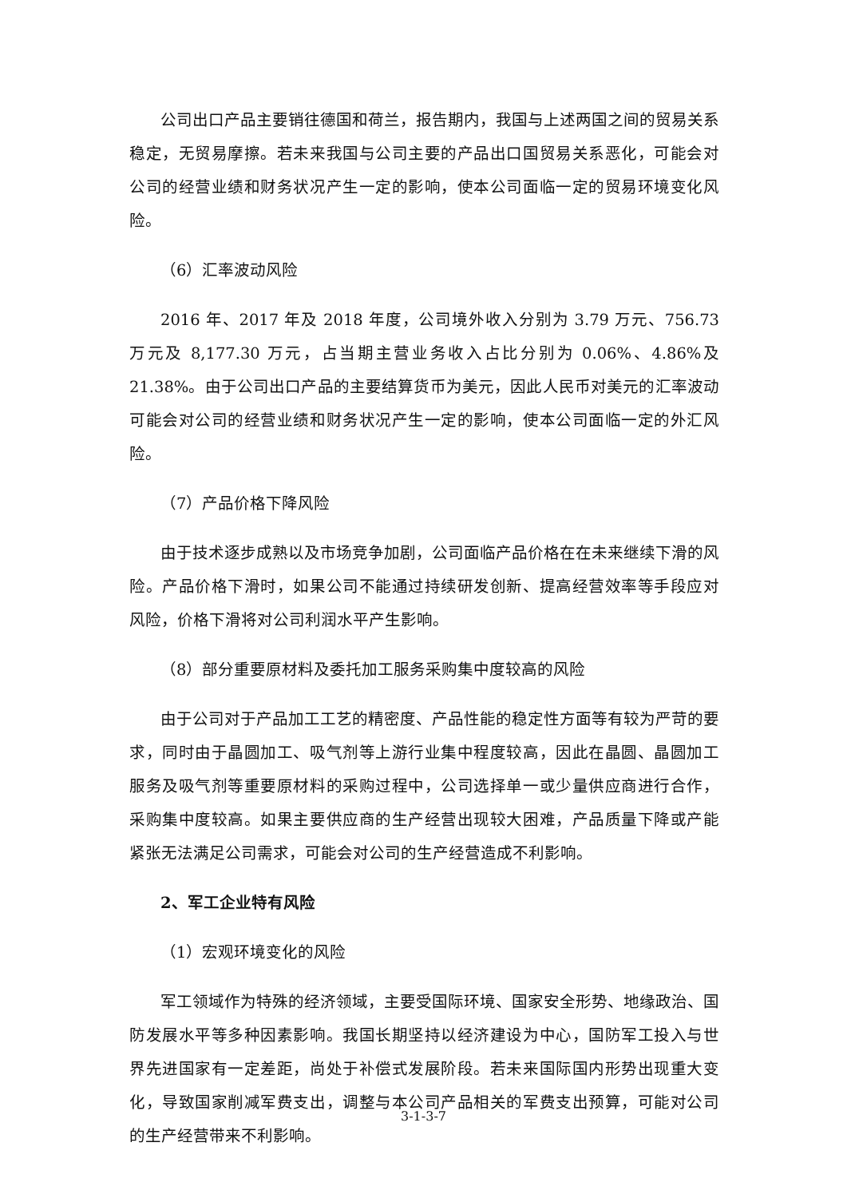公司出口产品主要销往德国和荷兰，报告期内，我国与上述两国之间的贸易关系稳定，无贸易摩擦。若未来我国与公司主要的产品出口国贸易关系恶化，可能会对公司的经营业绩和财务状况产生一定的影响，使本公司面临一定的贸易环境变化风险。
（6）汇率波动风险
2016 年、2017 年及 2018 年度，公司境外收入分别为 3.79 万元、756.73 万元及 8,177.30 万元，占当期主营业务收入占比分别为 0.06%、4.86%及 21.38%。由于公司出口产品的主要结算货币为美元，因此人民币对美元的汇率波动可能会对公司的经营业绩和财务状况产生一定的影响，使本公司面临一定的外汇风险。
（7）产品价格下降风险
由于技术逐步成熟以及市场竞争加剧，公司面临产品价格在在未来继续下滑的风险。产品价格下滑时，如果公司不能通过持续研发创新、提高经营效率等手段应对风险，价格下滑将对公司利润水平产生影响。
（8）部分重要原材料及委托加工服务采购集中度较高的风险
由于公司对于产品加工工艺的精密度、产品性能的稳定性方面等有较为严苛的要求，同时由于晶圆加工、吸气剂等上游行业集中程度较高，因此在晶圆、晶圆加工服务及吸气剂等重要原材料的采购过程中，公司选择单一或少量供应商进行合作，采购集中度较高。如果主要供应商的生产经营出现较大困难，产品质量下降或产能紧张无法满足公司需求，可能会对公司的生产经营造成不利影响。
2、军工企业特有风险
（1）宏观环境变化的风险
军工领域作为特殊的经济领域，主要受国际环境、国家安全形势、地缘政治、国防发展水平等多种因素影响。我国长期坚持以经济建设为中心，国防军工投入与世界先进国家有一定差距，尚处于补偿式发展阶段。若未来国际国内形势出现重大变化，导致国家削减军费支出，调整与本公司产品相关的军费支出预算，可能对公司的生产经营带来不利影响。
3-1-3-7